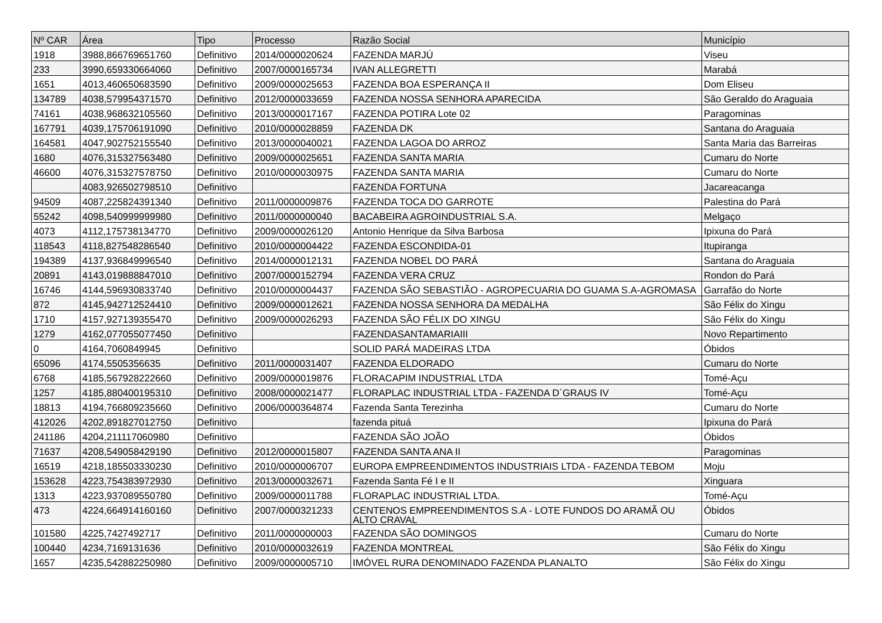| Nº CAR | Área | Tipo | Processo | Razão Social | Município |
| --- | --- | --- | --- | --- | --- |
| 1918 | 3988,866769651760 | Definitivo | 2014/0000020624 | FAZENDA MARJÚ | Viseu |
| 233 | 3990,659330664060 | Definitivo | 2007/0000165734 | IVAN ALLEGRETTI | Marabá |
| 1651 | 4013,460650683590 | Definitivo | 2009/0000025653 | FAZENDA BOA ESPERANÇA II | Dom Eliseu |
| 134789 | 4038,579954371570 | Definitivo | 2012/0000033659 | FAZENDA NOSSA SENHORA APARECIDA | São Geraldo do Araguaia |
| 74161 | 4038,968632105560 | Definitivo | 2013/0000017167 | FAZENDA POTIRA Lote 02 | Paragominas |
| 167791 | 4039,175706191090 | Definitivo | 2010/0000028859 | FAZENDA DK | Santana do Araguaia |
| 164581 | 4047,902752155540 | Definitivo | 2013/0000040021 | FAZENDA LAGOA DO ARROZ | Santa Maria das Barreiras |
| 1680 | 4076,315327563480 | Definitivo | 2009/0000025651 | FAZENDA SANTA MARIA | Cumaru do Norte |
| 46600 | 4076,315327578750 | Definitivo | 2010/0000030975 | FAZENDA SANTA MARIA | Cumaru do Norte |
| | 4083,926502798510 | Definitivo | | FAZENDA FORTUNA | Jacareacanga |
| 94509 | 4087,225824391340 | Definitivo | 2011/0000009876 | FAZENDA TOCA DO GARROTE | Palestina do Pará |
| 55242 | 4098,540999999980 | Definitivo | 2011/0000000040 | BACABEIRA AGROINDUSTRIAL S.A. | Melgaço |
| 4073 | 4112,175738134770 | Definitivo | 2009/0000026120 | Antonio Henrique da Silva Barbosa | Ipixuna do Pará |
| 118543 | 4118,827548286540 | Definitivo | 2010/0000004422 | FAZENDA ESCONDIDA-01 | Itupiranga |
| 194389 | 4137,936849996540 | Definitivo | 2014/0000012131 | FAZENDA NOBEL DO PARÁ | Santana do Araguaia |
| 20891 | 4143,019888847010 | Definitivo | 2007/0000152794 | FAZENDA VERA CRUZ | Rondon do Pará |
| 16746 | 4144,596930833740 | Definitivo | 2010/0000004437 | FAZENDA SÃO SEBASTIÃO - AGROPECUARIA DO GUAMA S.A-AGROMASA | Garrafão do Norte |
| 872 | 4145,942712524410 | Definitivo | 2009/0000012621 | FAZENDA NOSSA SENHORA DA MEDALHA | São Félix do Xingu |
| 1710 | 4157,927139355470 | Definitivo | 2009/0000026293 | FAZENDA SÃO FÉLIX DO XINGU | São Félix do Xingu |
| 1279 | 4162,077055077450 | Definitivo | | FAZENDASANTAMARIAIII | Novo Repartimento |
| 0 | 4164,7060849945 | Definitivo | | SOLID PARÁ MADEIRAS LTDA | Óbidos |
| 65096 | 4174,5505356635 | Definitivo | 2011/0000031407 | FAZENDA ELDORADO | Cumaru do Norte |
| 6768 | 4185,567928222660 | Definitivo | 2009/0000019876 | FLORACAPIM INDUSTRIAL LTDA | Tomé-Açu |
| 1257 | 4185,880400195310 | Definitivo | 2008/0000021477 | FLORAPLAC INDUSTRIAL LTDA - FAZENDA D´GRAUS IV | Tomé-Açu |
| 18813 | 4194,766809235660 | Definitivo | 2006/0000364874 | Fazenda Santa Terezinha | Cumaru do Norte |
| 412026 | 4202,891827012750 | Definitivo | | fazenda pituá | Ipixuna do Pará |
| 241186 | 4204,211117060980 | Definitivo | | FAZENDA SÃO JOÃO | Óbidos |
| 71637 | 4208,549058429190 | Definitivo | 2012/0000015807 | FAZENDA SANTA ANA II | Paragominas |
| 16519 | 4218,185503330230 | Definitivo | 2010/0000006707 | EUROPA EMPREENDIMENTOS INDUSTRIAIS LTDA - FAZENDA TEBOM | Moju |
| 153628 | 4223,754383972930 | Definitivo | 2013/0000032671 | Fazenda Santa Fé I e II | Xinguara |
| 1313 | 4223,937089550780 | Definitivo | 2009/0000011788 | FLORAPLAC INDUSTRIAL LTDA. | Tomé-Açu |
| 473 | 4224,664914160160 | Definitivo | 2007/0000321233 | CENTENOS EMPREENDIMENTOS S.A - LOTE FUNDOS DO ARAMÃ OU ALTO CRAVAL | Óbidos |
| 101580 | 4225,7427492717 | Definitivo | 2011/0000000003 | FAZENDA SÃO DOMINGOS | Cumaru do Norte |
| 100440 | 4234,7169131636 | Definitivo | 2010/0000032619 | FAZENDA MONTREAL | São Félix do Xingu |
| 1657 | 4235,542882250980 | Definitivo | 2009/0000005710 | IMÓVEL RURA DENOMINADO FAZENDA PLANALTO | São Félix do Xingu |